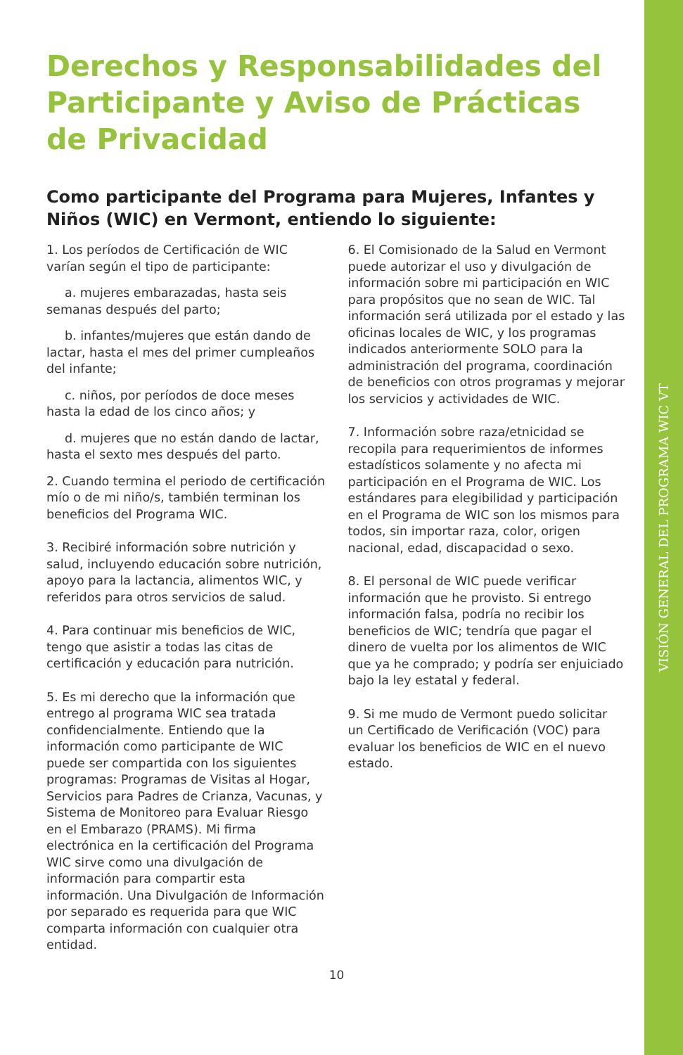Derechos y Responsabilidades del Participante y Aviso de Prácticas de Privacidad
Como participante del Programa para Mujeres, Infantes y Niños (WIC) en Vermont, entiendo lo siguiente:
1. Los períodos de Certificación de WIC varían según el tipo de participante:
a. mujeres embarazadas, hasta seis semanas después del parto;
b. infantes/mujeres que están dando de lactar, hasta el mes del primer cumpleaños del infante;
c. niños, por períodos de doce meses hasta la edad de los cinco años; y
d. mujeres que no están dando de lactar, hasta el sexto mes después del parto.
2. Cuando termina el periodo de certificación mío o de mi niño/s, también terminan los beneficios del Programa WIC.
3. Recibiré información sobre nutrición y salud, incluyendo educación sobre nutrición, apoyo para la lactancia, alimentos WIC, y referidos para otros servicios de salud.
4. Para continuar mis beneficios de WIC, tengo que asistir a todas las citas de certificación y educación para nutrición.
5. Es mi derecho que la información que entrego al programa WIC sea tratada confidencialmente. Entiendo que la información como participante de WIC puede ser compartida con los siguientes programas: Programas de Visitas al Hogar, Servicios para Padres de Crianza, Vacunas, y Sistema de Monitoreo para Evaluar Riesgo en el Embarazo (PRAMS). Mi firma electrónica en la certificación del Programa WIC sirve como una divulgación de información para compartir esta información. Una Divulgación de Información por separado es requerida para que WIC comparta información con cualquier otra entidad.
6. El Comisionado de la Salud en Vermont puede autorizar el uso y divulgación de información sobre mi participación en WIC para propósitos que no sean de WIC. Tal información será utilizada por el estado y las oficinas locales de WIC, y los programas indicados anteriormente SOLO para la administración del programa, coordinación de beneficios con otros programas y mejorar los servicios y actividades de WIC.
7. Información sobre raza/etnicidad se recopila para requerimientos de informes estadísticos solamente y no afecta mi participación en el Programa de WIC. Los estándares para elegibilidad y participación en el Programa de WIC son los mismos para todos, sin importar raza, color, origen nacional, edad, discapacidad o sexo.
8. El personal de WIC puede verificar información que he provisto. Si entrego información falsa, podría no recibir los beneficios de WIC; tendría que pagar el dinero de vuelta por los alimentos de WIC que ya he comprado; y podría ser enjuiciado bajo la ley estatal y federal.
9. Si me mudo de Vermont puedo solicitar un Certificado de Verificación (VOC) para evaluar los beneficios de WIC en el nuevo estado.
10
VISIÓN GENERAL DEL PROGRAMA WIC VT